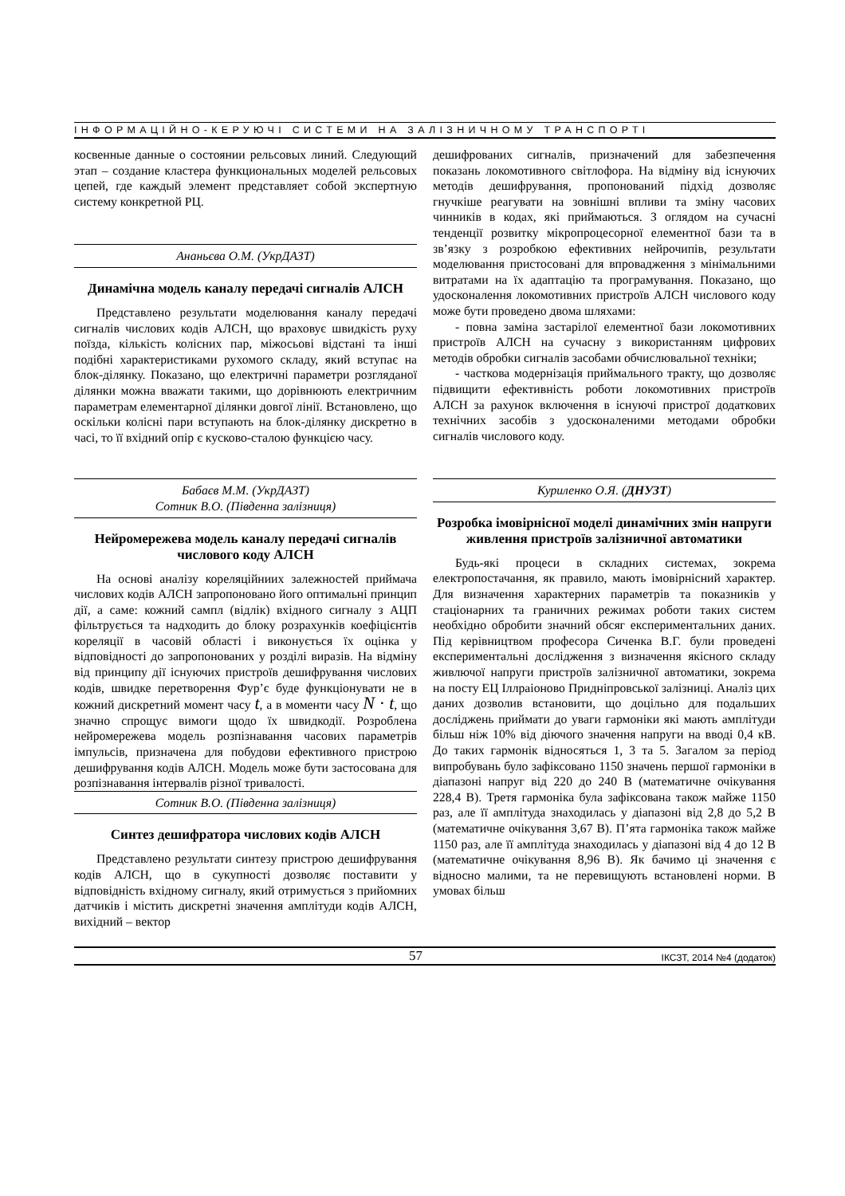ІНФОРМАЦІЙНО-КЕРУЮЧІ СИСТЕМИ НА ЗАЛІЗНИЧНОМУ ТРАНСПОРТІ
косвенные данные о состоянии рельсовых линий. Следующий этап – создание кластера функциональных моделей рельсовых цепей, где каждый элемент представляет собой экспертную систему конкретной РЦ.
Ананьєва О.М. (УкрДАЗТ)
Динамічна модель каналу передачі сигналів АЛСН
Представлено результати моделювання каналу передачі сигналів числових кодів АЛСН, що враховує швидкість руху поїзда, кількість колісних пар, міжосьові відстані та інші подібні характеристиками рухомого складу, який вступає на блок-ділянку. Показано, що електричні параметри розгляданої ділянки можна вважати такими, що дорівнюють електричним параметрам елементарної ділянки довгої лінії. Встановлено, що оскільки колісні пари вступають на блок-ділянку дискретно в часі, то її вхідний опір є кусково-сталою функцією часу.
Бабаєв М.М. (УкрДАЗТ)
Сотник В.О. (Південна залізниця)
Нейромережева модель каналу передачі сигналів числового коду АЛСН
На основі аналізу кореляційниих залежностей приймача числових кодів АЛСН запропоновано його оптимальні принцип дії, а саме: кожний сампл (відлік) вхідного сигналу з АЦП фільтрується та надходить до блоку розрахунків коефіцієнтів кореляції в часовій області і виконується їх оцінка у відповідності до запропонованих у розділі виразів. На відміну від принципу дії існуючих пристроїв дешифрування числових кодів, швидке перетворення Фур’є буде функціонувати не в кожний дискретний момент часу t, а в моменти часу N · t, що значно спрощує вимоги щодо їх швидкодії. Розроблена нейромережева модель розпізнавання часових параметрів імпульсів, призначена для побудови ефективного пристрою дешифрування кодів АЛСН. Модель може бути застосована для розпізнавання інтервалів різної тривалості.
Сотник В.О. (Південна залізниця)
Синтез дешифратора числових кодів АЛСН
Представлено результати синтезу пристрою дешифрування кодів АЛСН, що в сукупності дозволяє поставити у відповідність вхідному сигналу, який отримується з прийомних датчиків і містить дискретні значення амплітуди кодів АЛСН, вихідний – вектор
дешифрованих сигналів, призначений для забезпечення показань локомотивного світлофора. На відміну від існуючих методів дешифрування, пропонований підхід дозволяє гнучкіше реагувати на зовнішні впливи та зміну часових чинників в кодах, які приймаються. З оглядом на сучасні тенденції розвитку мікропроцесорної елементної бази та в зв’язку з розробкою ефективних нейрочипів, результати моделювання пристосовані для впровадження з мінімальними витратами на їх адаптацію та програмування. Показано, що удосконалення локомотивних пристроїв АЛСН числового коду може бути проведено двома шляхами:
- повна заміна застарілої елементної бази локомотивних пристроїв АЛСН на сучасну з використанням цифрових методів обробки сигналів засобами обчислювальної техніки;
- часткова модернізація приймального тракту, що дозволяє підвищити ефективність роботи локомотивних пристроїв АЛСН за рахунок включення в існуючі пристрої додаткових технічних засобів з удосконаленими методами обробки сигналів числового коду.
Куриленко О.Я. (ДНУЗТ)
Розробка імовірнісної моделі динамічних змін напруги живлення пристроїв залізничної автоматики
Будь-які процеси в складних системах, зокрема електропостачання, як правило, мають імовірнісний характер. Для визначення характерних параметрів та показників у стаціонарних та граничних режимах роботи таких систем необхідно обробити значний обсяг експериментальних даних. Під керівництвом професора Сиченка В.Г. були проведені експериментальні дослідження з визначення якісного складу живлючої напруги пристроїв залізничної автоматики, зокрема на посту ЕЦ Іллраіоново Придніпровської залізниці. Аналіз цих даних дозволив встановити, що доцільно для подальших досліджень приймати до уваги гармоніки які мають амплітуди більш ніж 10% від діючого значення напруги на вводі 0,4 кВ. До таких гармонік відносяться 1, 3 та 5. Загалом за період випробувань було зафіксовано 1150 значень першої гармоніки в діапазоні напруг від 220 до 240 В (математичне очікування 228,4 В). Третя гармоніка була зафіксована також майже 1150 раз, але її амплітуда знаходилась у діапазоні від 2,8 до 5,2 В (математичне очікування 3,67 В). П’ята гармоніка також майже 1150 раз, але її амплітуда знаходилась у діапазоні від 4 до 12 В (математичне очікування 8,96 В). Як бачимо ці значення є відносно малими, та не перевищують встановлені норми. В умовах більш
57 ІКСЗТ, 2014 №4 (додаток)